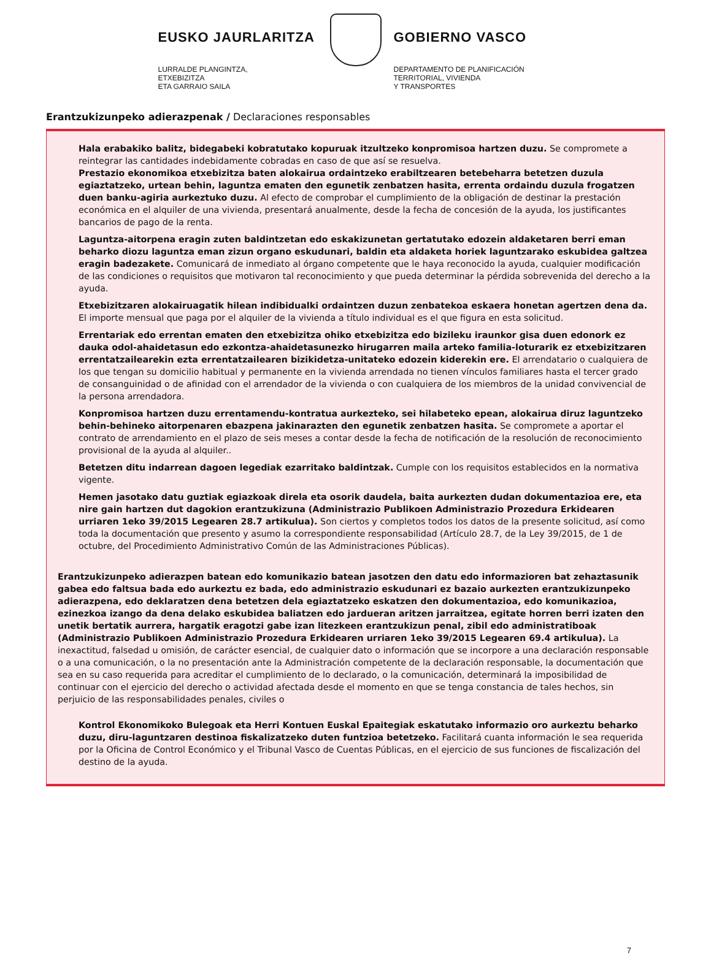EUSKO JAURLARITZA
LURRALDE PLANGINTZA,
ETXEBIZITZA
ETA GARRAIO SAILA
GOBIERNO VASCO
DEPARTAMENTO DE PLANIFICACIÓN
TERRITORIAL, VIVIENDA
Y TRANSPORTES
Erantzukizunpeko adierazpenak / Declaraciones responsables
Hala erabakiko balitz, bidegabeki kobratutako kopuruak itzultzeko konpromisoa hartzen duzu. Se compromete a reintegrar las cantidades indebidamente cobradas en caso de que así se resuelva.
Prestazio ekonomikoa etxebizitza baten alokairua ordaintzeko erabiltzearen betebeharra betetzen duzula egiaztatzeko, urtean behin, laguntza ematen den egunetik zenbatzen hasita, errenta ordaindu duzula frogatzen duen banku-agiria aurkeztuko duzu. Al efecto de comprobar el cumplimiento de la obligación de destinar la prestación económica en el alquiler de una vivienda, presentará anualmente, desde la fecha de concesión de la ayuda, los justificantes bancarios de pago de la renta.
Laguntza-aitorpena eragin zuten baldintzetan edo eskakizunetan gertatutako edozein aldaketaren berri eman beharko diozu laguntza eman zizun organo eskudunari, baldin eta aldaketa horiek laguntzarako eskubidea galtzea eragin badezakete. Comunicará de inmediato al órgano competente que le haya reconocido la ayuda, cualquier modificación de las condiciones o requisitos que motivaron tal reconocimiento y que pueda determinar la pérdida sobrevenida del derecho a la ayuda.
Etxebizitzaren alokairuagatik hilean indibidualki ordaintzen duzun zenbatekoa eskaera honetan agertzen dena da. El importe mensual que paga por el alquiler de la vivienda a título individual es el que figura en esta solicitud.
Errentariak edo errentan ematen den etxebizitza ohiko etxebizitza edo bizileku iraunkor gisa duen edonork ez dauka odol-ahaidetasun edo ezkontza-ahaidetasunezko hirugarren maila arteko familia-loturarik ez etxebizitzaren errentatzailearekin ezta errentatzailearen bizikidetza-unitateko edozein kiderekin ere. El arrendatario o cualquiera de los que tengan su domicilio habitual y permanente en la vivienda arrendada no tienen vínculos familiares hasta el tercer grado de consanguinidad o de afinidad con el arrendador de la vivienda o con cualquiera de los miembros de la unidad convivencial de la persona arrendadora.
Konpromisoa hartzen duzu errentamendu-kontratua aurkezteko, sei hilabeteko epean, alokairua diruz laguntzeko behin-behineko aitorpenaren ebazpena jakinarazten den egunetik zenbatzen hasita. Se compromete a aportar el contrato de arrendamiento en el plazo de seis meses a contar desde la fecha de notificación de la resolución de reconocimiento provisional de la ayuda al alquiler..
Betetzen ditu indarrean dagoen legediak ezarritako baldintzak. Cumple con los requisitos establecidos en la normativa vigente.
Hemen jasotako datu guztiak egiazkoak direla eta osorik daudela, baita aurkezten dudan dokumentazioa ere, eta nire gain hartzen dut dagokion erantzukizuna (Administrazio Publikoen Administrazio Prozedura Erkidearen urriaren 1eko 39/2015 Legearen 28.7 artikulua). Son ciertos y completos todos los datos de la presente solicitud, así como toda la documentación que presento y asumo la correspondiente responsabilidad (Artículo 28.7, de la Ley 39/2015, de 1 de octubre, del Procedimiento Administrativo Común de las Administraciones Públicas).
Erantzukizunpeko adierazpen batean edo komunikazio batean jasotzen den datu edo informazioren bat zehaztasunik gabea edo faltsua bada edo aurkeztu ez bada, edo administrazio eskudunari ez bazaio aurkezten erantzukizunpeko adierazpena, edo deklaratzen dena betetzen dela egiaztatzeko eskatzen den dokumentazioa, edo komunikazioa, ezinezkoa izango da dena delako eskubidea baliatzen edo jardueran aritzen jarraitzea, egitate horren berri izaten den unetik bertatik aurrera, hargatik eragotzi gabe izan litezkeen erantzukizun penal, zibil edo administratiboak (Administrazio Publikoen Administrazio Prozedura Erkidearen urriaren 1eko 39/2015 Legearen 69.4 artikulua). La inexactitud, falsedad u omisión, de carácter esencial, de cualquier dato o información que se incorpore a una declaración responsable o a una comunicación, o la no presentación ante la Administración competente de la declaración responsable, la documentación que sea en su caso requerida para acreditar el cumplimiento de lo declarado, o la comunicación, determinará la imposibilidad de continuar con el ejercicio del derecho o actividad afectada desde el momento en que se tenga constancia de tales hechos, sin perjuicio de las responsabilidades penales, civiles o
Kontrol Ekonomikoko Bulegoak eta Herri Kontuen Euskal Epaitegiak eskatutako informazio oro aurkeztu beharko duzu, diru-laguntzaren destinoa fiskalizatzeko duten funtzioa betetzeko. Facilitará cuanta información le sea requerida por la Oficina de Control Económico y el Tribunal Vasco de Cuentas Públicas, en el ejercicio de sus funciones de fiscalización del destino de la ayuda.
7